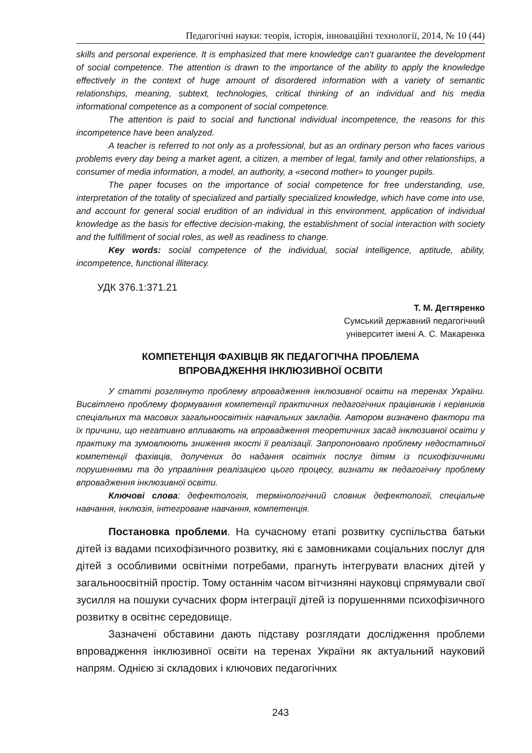Педагогічні науки: теорія, історія, інноваційні технології, 2014, № 10 (44)
skills and personal experience. It is emphasized that mere knowledge can’t guarantee the development of social competence. The attention is drawn to the importance of the ability to apply the knowledge effectively in the context of huge amount of disordered information with a variety of semantic relationships, meaning, subtext, technologies, critical thinking of an individual and his media informational competence as a component of social competence.
The attention is paid to social and functional individual incompetence, the reasons for this incompetence have been analyzed.
A teacher is referred to not only as a professional, but as an ordinary person who faces various problems every day being a market agent, a citizen, a member of legal, family and other relationships, a consumer of media information, a model, an authority, a «second mother» to younger pupils.
The paper focuses on the importance of social competence for free understanding, use, interpretation of the totality of specialized and partially specialized knowledge, which have come into use, and account for general social erudition of an individual in this environment, application of individual knowledge as the basis for effective decision-making, the establishment of social interaction with society and the fulfillment of social roles, as well as readiness to change.
Key words: social competence of the individual, social intelligence, aptitude, ability, incompetence, functional illiteracy.
УДК 376.1:371.21
Т. М. Дегтяренко
Сумський державний педагогічний
університет імені А. С. Макаренка
КОМПЕТЕНЦІЯ ФАХІВЦІВ ЯК ПЕДАГОГІЧНА ПРОБЛЕМА
ВПРОВАДЖЕННЯ ІНКЛЮЗИВНОЇ ОСВІТИ
У статті розглянуто проблему впровадження інклюзивної освіти на теренах України. Висвітлено проблему формування компетенції практичних педагогічних працівників і керівників спеціальних та масових загальноосвітніх навчальних закладів. Автором визначено фактори та їх причини, що негативно впливають на впровадження теоретичних засад інклюзивної освіти у практику та зумовлюють зниження якості її реалізації. Запропоновано проблему недостатньої компетенції фахівців, долучених до надання освітніх послуг дітям із психофізичними порушеннями та до управління реалізацією цього процесу, визнати як педагогічну проблему впровадження інклюзивної освіти.
Ключові слова: дефектологія, термінологічний словник дефектології, спеціальне навчання, інклюзія, інтегроване навчання, компетенція.
Постановка проблеми. На сучасному етапі розвитку суспільства батьки дітей із вадами психофізичного розвитку, які є замовниками соціальних послуг для дітей з особливими освітніми потребами, прагнуть інтегрувати власних дітей у загальноосвітній простір. Тому останнім часом вітчизняні науковці спрямували свої зусилля на пошуки сучасних форм інтеграції дітей із порушеннями психофізичного розвитку в освітнє середовище.
Зазначені обставини дають підставу розглядати дослідження проблеми впровадження інклюзивної освіти на теренах України як актуальний науковий напрям. Однією зі складових і ключових педагогічних
243